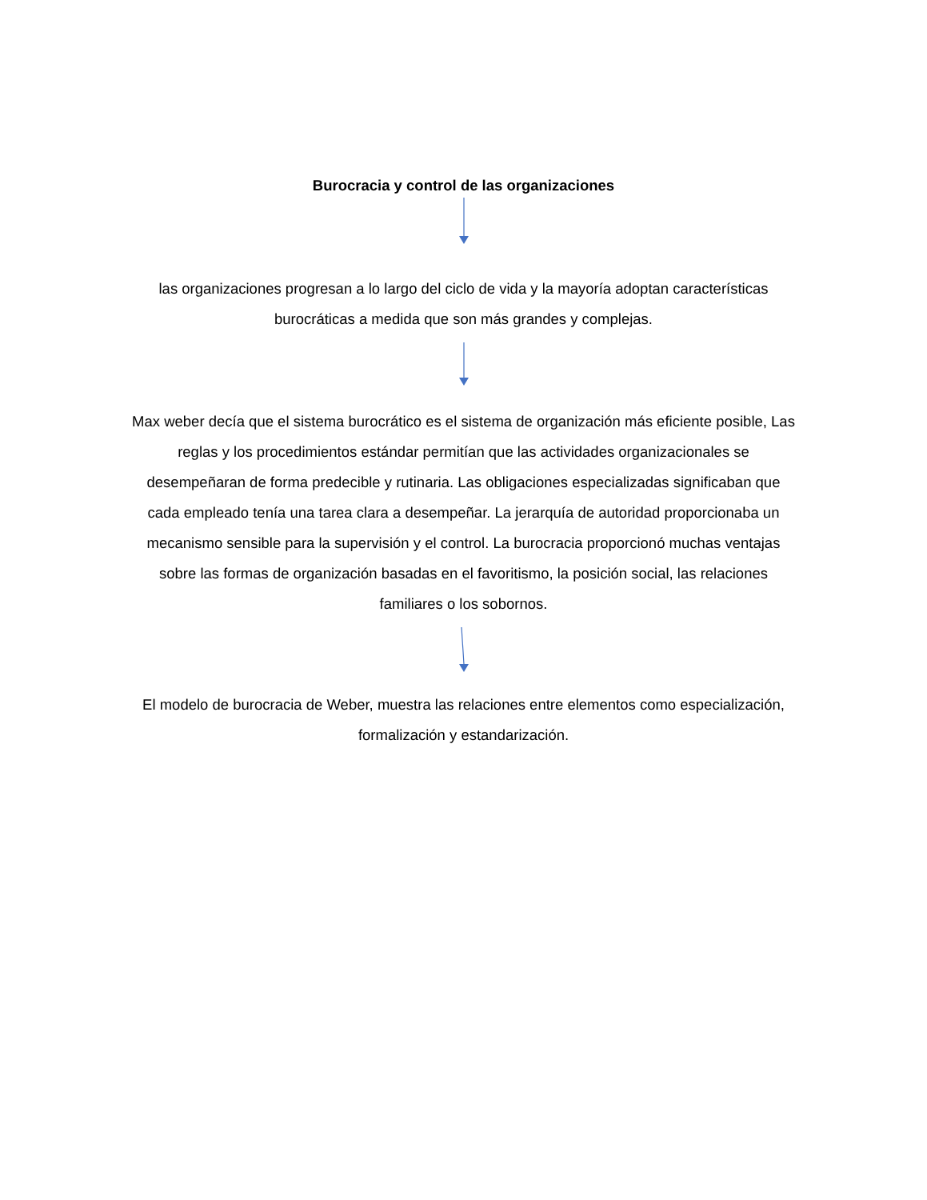Burocracia y control de las organizaciones
las organizaciones progresan a lo largo del ciclo de vida y la mayoría adoptan características burocráticas a medida que son más grandes y complejas.
Max weber decía que el sistema burocrático es el sistema de organización más eficiente posible, Las reglas y los procedimientos estándar permitían que las actividades organizacionales se desempeñaran de forma predecible y rutinaria. Las obligaciones especializadas significaban que cada empleado tenía una tarea clara a desempeñar. La jerarquía de autoridad proporcionaba un mecanismo sensible para la supervisión y el control. La burocracia proporcionó muchas ventajas sobre las formas de organización basadas en el favoritismo, la posición social, las relaciones familiares o los sobornos.
El modelo de burocracia de Weber, muestra las relaciones entre elementos como especialización, formalización y estandarización.